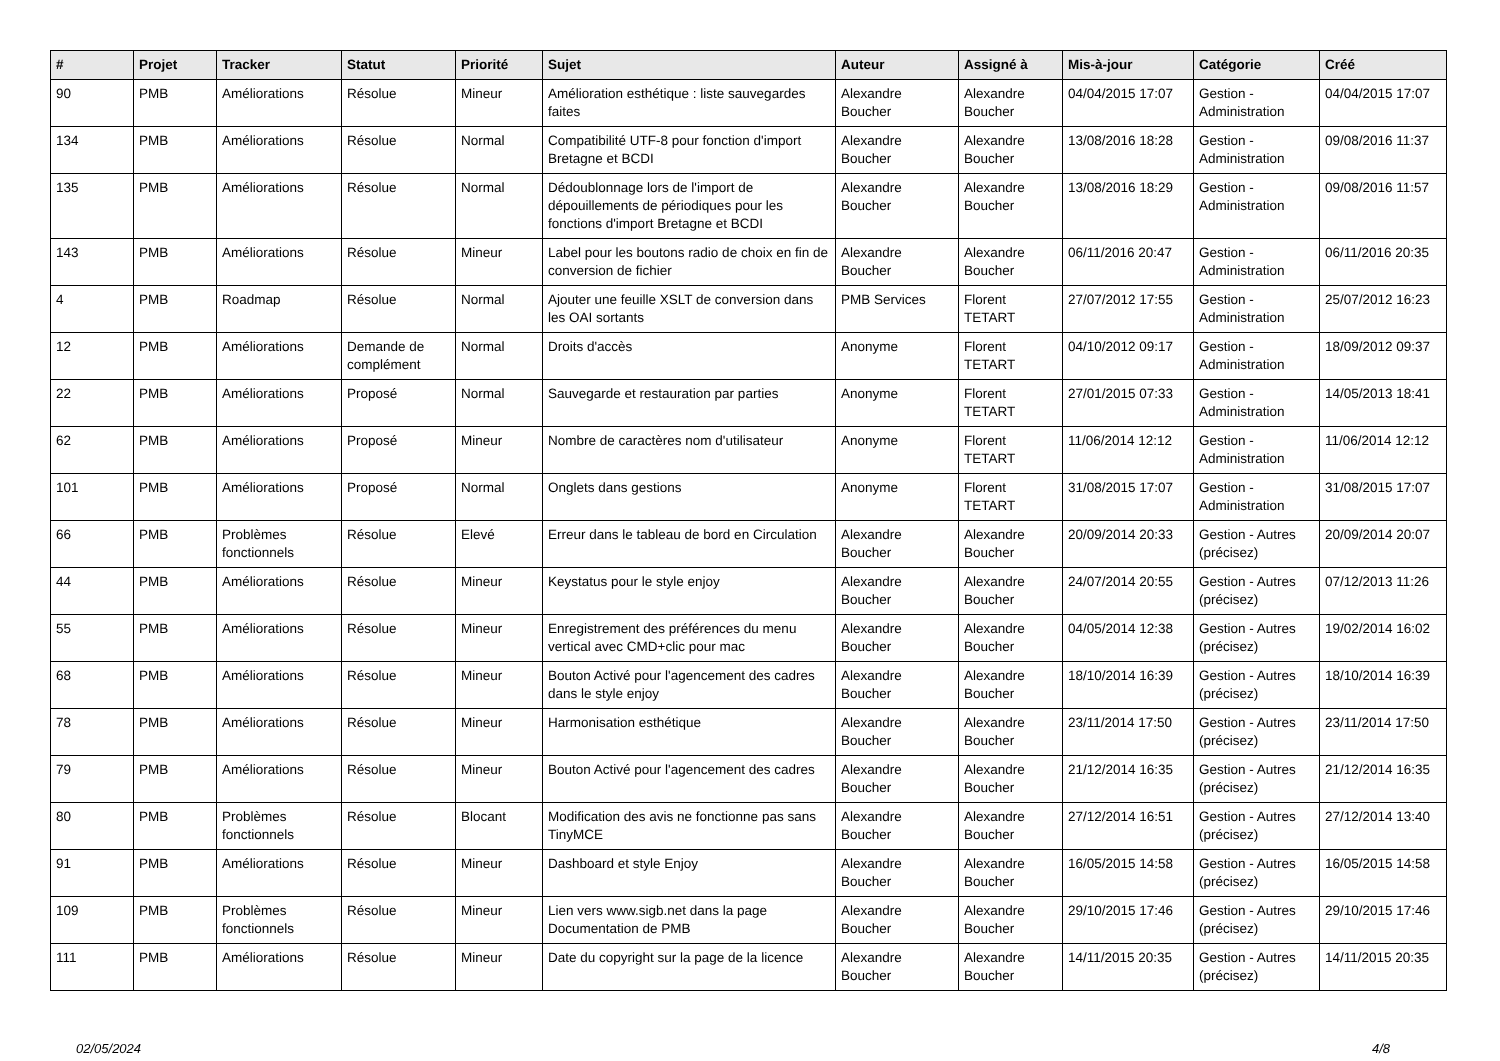| # | Projet | Tracker | Statut | Priorité | Sujet | Auteur | Assigné à | Mis-à-jour | Catégorie | Créé |
| --- | --- | --- | --- | --- | --- | --- | --- | --- | --- | --- |
| 90 | PMB | Améliorations | Résolue | Mineur | Amélioration esthétique : liste sauvegardes faites | Alexandre Boucher | Alexandre Boucher | 04/04/2015 17:07 | Gestion - Administration | 04/04/2015 17:07 |
| 134 | PMB | Améliorations | Résolue | Normal | Compatibilité UTF-8 pour fonction d'import Bretagne et BCDI | Alexandre Boucher | Alexandre Boucher | 13/08/2016 18:28 | Gestion - Administration | 09/08/2016 11:37 |
| 135 | PMB | Améliorations | Résolue | Normal | Dédoublonnage lors de l'import de dépouillements de périodiques pour les fonctions d'import Bretagne et BCDI | Alexandre Boucher | Alexandre Boucher | 13/08/2016 18:29 | Gestion - Administration | 09/08/2016 11:57 |
| 143 | PMB | Améliorations | Résolue | Mineur | Label pour les boutons radio de choix en fin de conversion de fichier | Alexandre Boucher | Alexandre Boucher | 06/11/2016 20:47 | Gestion - Administration | 06/11/2016 20:35 |
| 4 | PMB | Roadmap | Résolue | Normal | Ajouter une feuille XSLT de conversion dans les OAI sortants | PMB Services | Florent TETART | 27/07/2012 17:55 | Gestion - Administration | 25/07/2012 16:23 |
| 12 | PMB | Améliorations | Demande de complément | Normal | Droits d'accès | Anonyme | Florent TETART | 04/10/2012 09:17 | Gestion - Administration | 18/09/2012 09:37 |
| 22 | PMB | Améliorations | Proposé | Normal | Sauvegarde et restauration par parties | Anonyme | Florent TETART | 27/01/2015 07:33 | Gestion - Administration | 14/05/2013 18:41 |
| 62 | PMB | Améliorations | Proposé | Mineur | Nombre de caractères nom d'utilisateur | Anonyme | Florent TETART | 11/06/2014 12:12 | Gestion - Administration | 11/06/2014 12:12 |
| 101 | PMB | Améliorations | Proposé | Normal | Onglets dans gestions | Anonyme | Florent TETART | 31/08/2015 17:07 | Gestion - Administration | 31/08/2015 17:07 |
| 66 | PMB | Problèmes fonctionnels | Résolue | Elevé | Erreur dans le tableau de bord en Circulation | Alexandre Boucher | Alexandre Boucher | 20/09/2014 20:33 | Gestion - Autres (précisez) | 20/09/2014 20:07 |
| 44 | PMB | Améliorations | Résolue | Mineur | Keystatus pour le style enjoy | Alexandre Boucher | Alexandre Boucher | 24/07/2014 20:55 | Gestion - Autres (précisez) | 07/12/2013 11:26 |
| 55 | PMB | Améliorations | Résolue | Mineur | Enregistrement des préférences du menu vertical avec CMD+clic pour mac | Alexandre Boucher | Alexandre Boucher | 04/05/2014 12:38 | Gestion - Autres (précisez) | 19/02/2014 16:02 |
| 68 | PMB | Améliorations | Résolue | Mineur | Bouton Activé pour l'agencement des cadres dans le style enjoy | Alexandre Boucher | Alexandre Boucher | 18/10/2014 16:39 | Gestion - Autres (précisez) | 18/10/2014 16:39 |
| 78 | PMB | Améliorations | Résolue | Mineur | Harmonisation esthétique | Alexandre Boucher | Alexandre Boucher | 23/11/2014 17:50 | Gestion - Autres (précisez) | 23/11/2014 17:50 |
| 79 | PMB | Améliorations | Résolue | Mineur | Bouton Activé pour l'agencement des cadres | Alexandre Boucher | Alexandre Boucher | 21/12/2014 16:35 | Gestion - Autres (précisez) | 21/12/2014 16:35 |
| 80 | PMB | Problèmes fonctionnels | Résolue | Blocant | Modification des avis ne fonctionne pas sans TinyMCE | Alexandre Boucher | Alexandre Boucher | 27/12/2014 16:51 | Gestion - Autres (précisez) | 27/12/2014 13:40 |
| 91 | PMB | Améliorations | Résolue | Mineur | Dashboard et style Enjoy | Alexandre Boucher | Alexandre Boucher | 16/05/2015 14:58 | Gestion - Autres (précisez) | 16/05/2015 14:58 |
| 109 | PMB | Problèmes fonctionnels | Résolue | Mineur | Lien vers www.sigb.net dans la page Documentation de PMB | Alexandre Boucher | Alexandre Boucher | 29/10/2015 17:46 | Gestion - Autres (précisez) | 29/10/2015 17:46 |
| 111 | PMB | Améliorations | Résolue | Mineur | Date du copyright sur la page de la licence | Alexandre Boucher | Alexandre Boucher | 14/11/2015 20:35 | Gestion - Autres (précisez) | 14/11/2015 20:35 |
02/05/2024 4/8